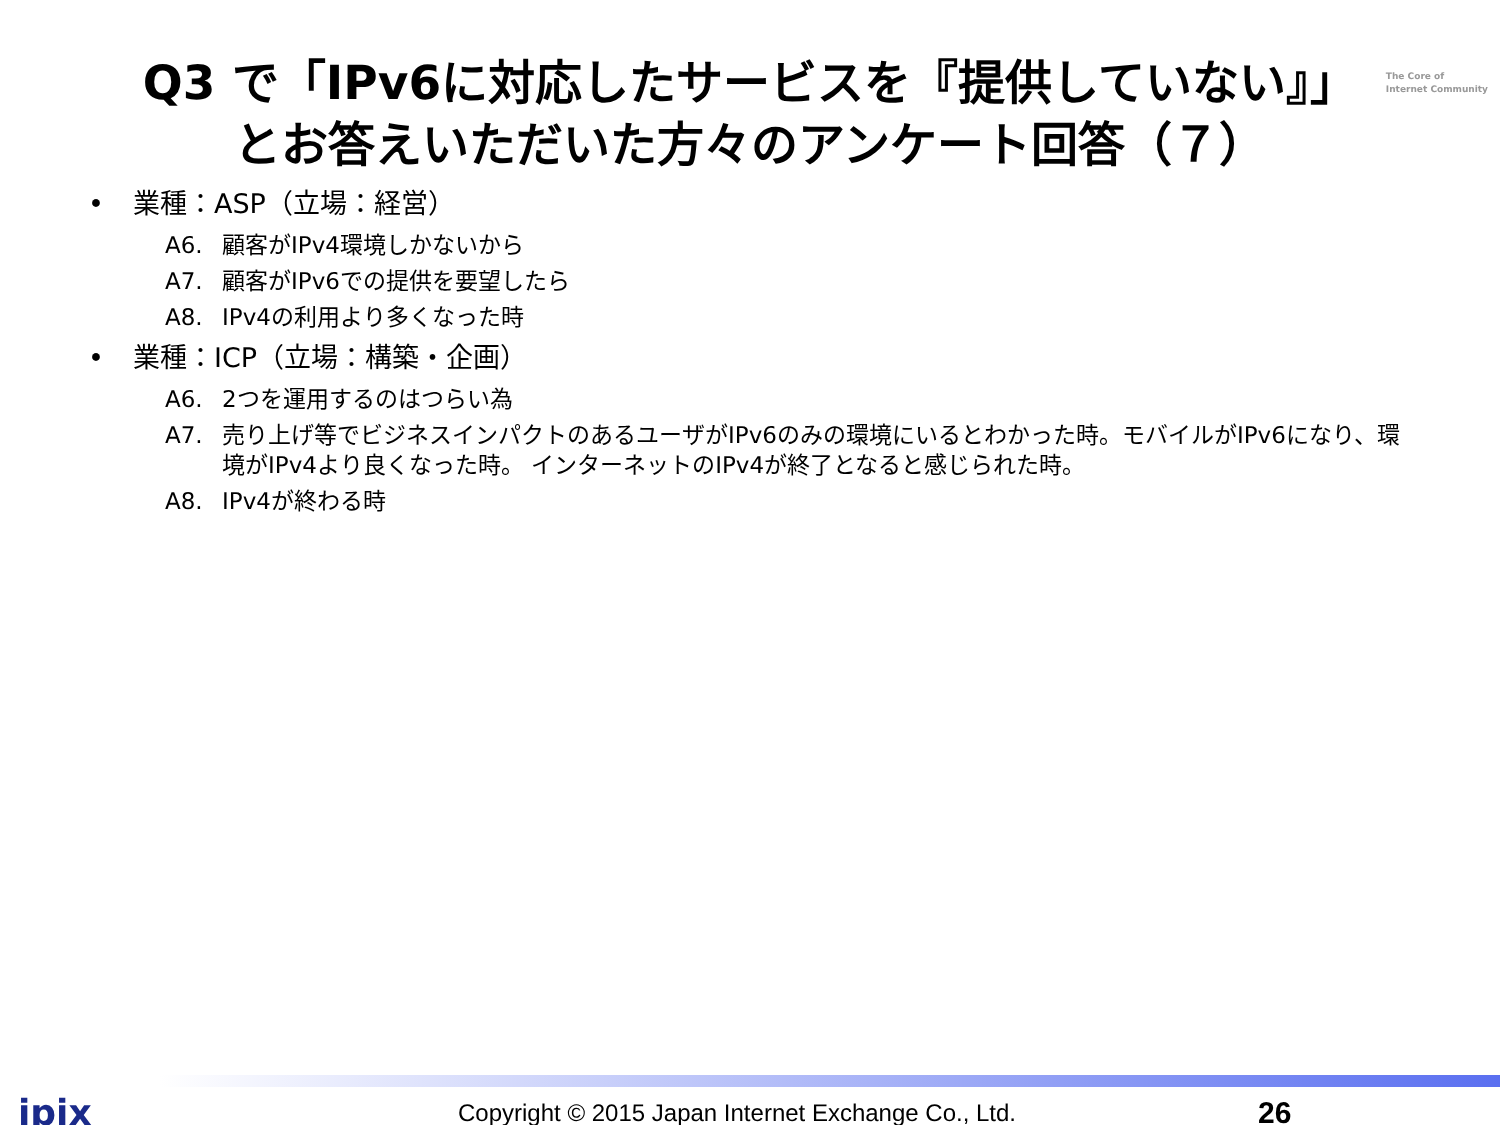The Core of
Internet Community
Q3 で「IPv6に対応したサービスを『提供していない』」
とお答えいただいた方々のアンケート回答（７）
• 業種：ASP（立場：経営）
A6. 顧客がIPv4環境しかないから
A7. 顧客がIPv6での提供を要望したら
A8. IPv4の利用より多くなった時
• 業種：ICP（立場：構築・企画）
A6. 2つを運用するのはつらい為
A7. 売り上げ等でビジネスインパクトのあるユーザがIPv6のみの環境にいるとわかった時。モバイルがIPv6になり、環境がIPv4より良くなった時。 インターネットのIPv4が終了となると感じられた時。
A8. IPv4が終わる時
jpix
Copyright © 2015 Japan Internet Exchange Co., Ltd.
26